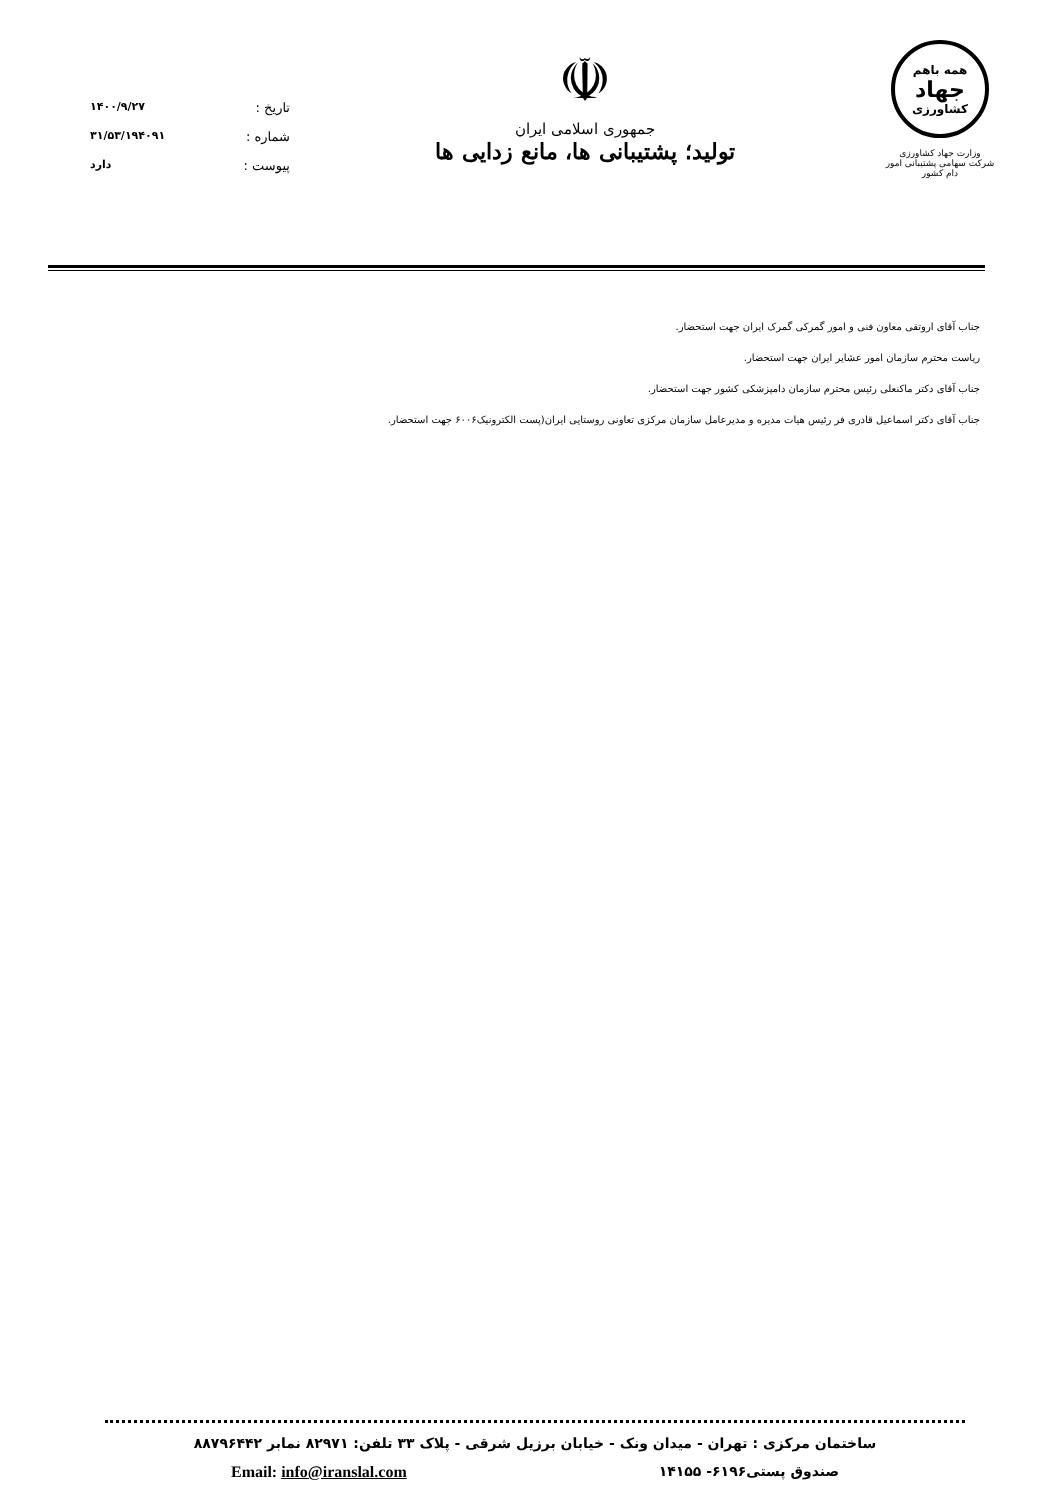تاریخ : ۱۴۰۰/۹/۲۷
شماره : ۳۱/۵۳/۱۹۴۰۹۱
پیوست : دارد
☫
جمهوری اسلامی ایران
تولید؛ پشتیبانی ها، مانع زدایی ها
همه باهم
جهاد
کشاورزی
وزارت جهاد کشاورزی
شرکت سهامی پشتیبانی امور دام کشور
جناب آقای اروتقی معاون فنی و امور گمرکی گمرک ایران جهت استحضار.
ریاست محترم سازمان امور عشایر ایران جهت استحضار.
جناب آقای دکتر ماکنعلی رئیس محترم سازمان دامپزشکی کشور جهت استحضار.
جناب آقای دکتر اسماعیل قادری فر رئیس هیات مدیره و مدیرعامل سازمان مرکزی تعاونی روستایی ایران(پست الکترونیک۶۰۰۶ جهت استحضار.
ساختمان مرکزی : تهران - میدان ونک - خیابان برزیل شرقی - پلاک ۳۳ تلفن: ۸۲۹۷۱ نمابر ۸۸۷۹۶۴۴۲
صندوق پستی۶۱۹۶- ۱۴۱۵۵ Email: info@iranslal.com